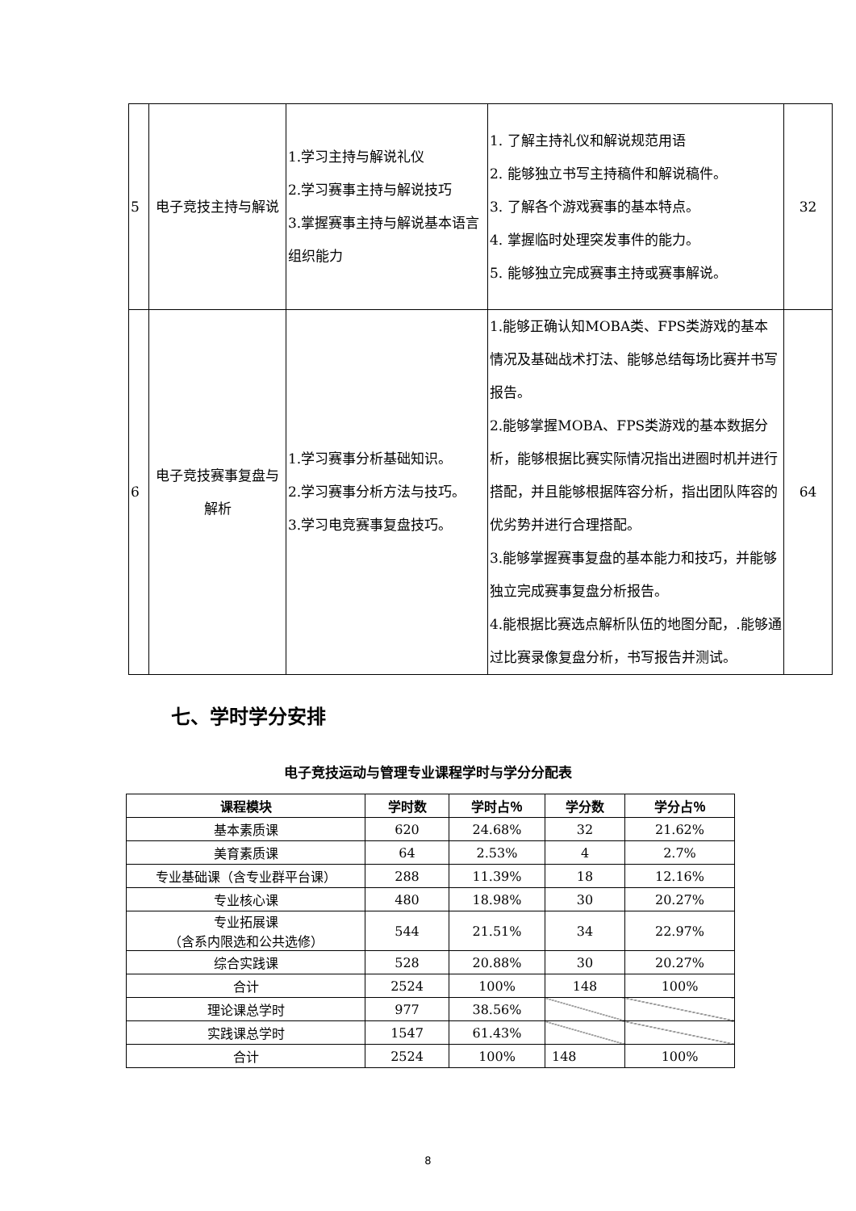| 5 | 电子竞技主持与解说 | 1.学习主持与解说礼仪 2.学习赛事主持与解说技巧 3.掌握赛事主持与解说基本语言组织能力 | 1. 了解主持礼仪和解说规范用语 2. 能够独立书写主持稿件和解说稿件。 3. 了解各个游戏赛事的基本特点。 4. 掌握临时处理突发事件的能力。 5. 能够独立完成赛事主持或赛事解说。 | 32 |
| 6 | 电子竞技赛事复盘与解析 | 1.学习赛事分析基础知识。 2.学习赛事分析方法与技巧。 3.学习电竞赛事复盘技巧。 | 1.能够正确认知MOBA类、FPS类游戏的基本情况及基础战术打法、能够总结每场比赛并书写报告。 2.能够掌握MOBA、FPS类游戏的基本数据分析，能够根据比赛实际情况指出进圈时机并进行搭配，并且能够根据阵容分析，指出团队阵容的优劣势并进行合理搭配。 3.能够掌握赛事复盘的基本能力和技巧，并能够独立完成赛事复盘分析报告。 4.能根据比赛选点解析队伍的地图分配，.能够通过比赛录像复盘分析，书写报告并测试。 | 64 |
七、学时学分安排
电子竞技运动与管理专业课程学时与学分分配表
| 课程模块 | 学时数 | 学时占％ | 学分数 | 学分占％ |
| --- | --- | --- | --- | --- |
| 基本素质课 | 620 | 24.68% | 32 | 21.62% |
| 美育素质课 | 64 | 2.53% | 4 | 2.7% |
| 专业基础课（含专业群平台课） | 288 | 11.39% | 18 | 12.16% |
| 专业核心课 | 480 | 18.98% | 30 | 20.27% |
| 专业拓展课 （含系内限选和公共选修） | 544 | 21.51% | 34 | 22.97% |
| 综合实践课 | 528 | 20.88% | 30 | 20.27% |
| 合计 | 2524 | 100% | 148 | 100% |
| 理论课总学时 | 977 | 38.56% | | |
| 实践课总学时 | 1547 | 61.43% | | |
| 合计 | 2524 | 100% | 148 | 100% |
8